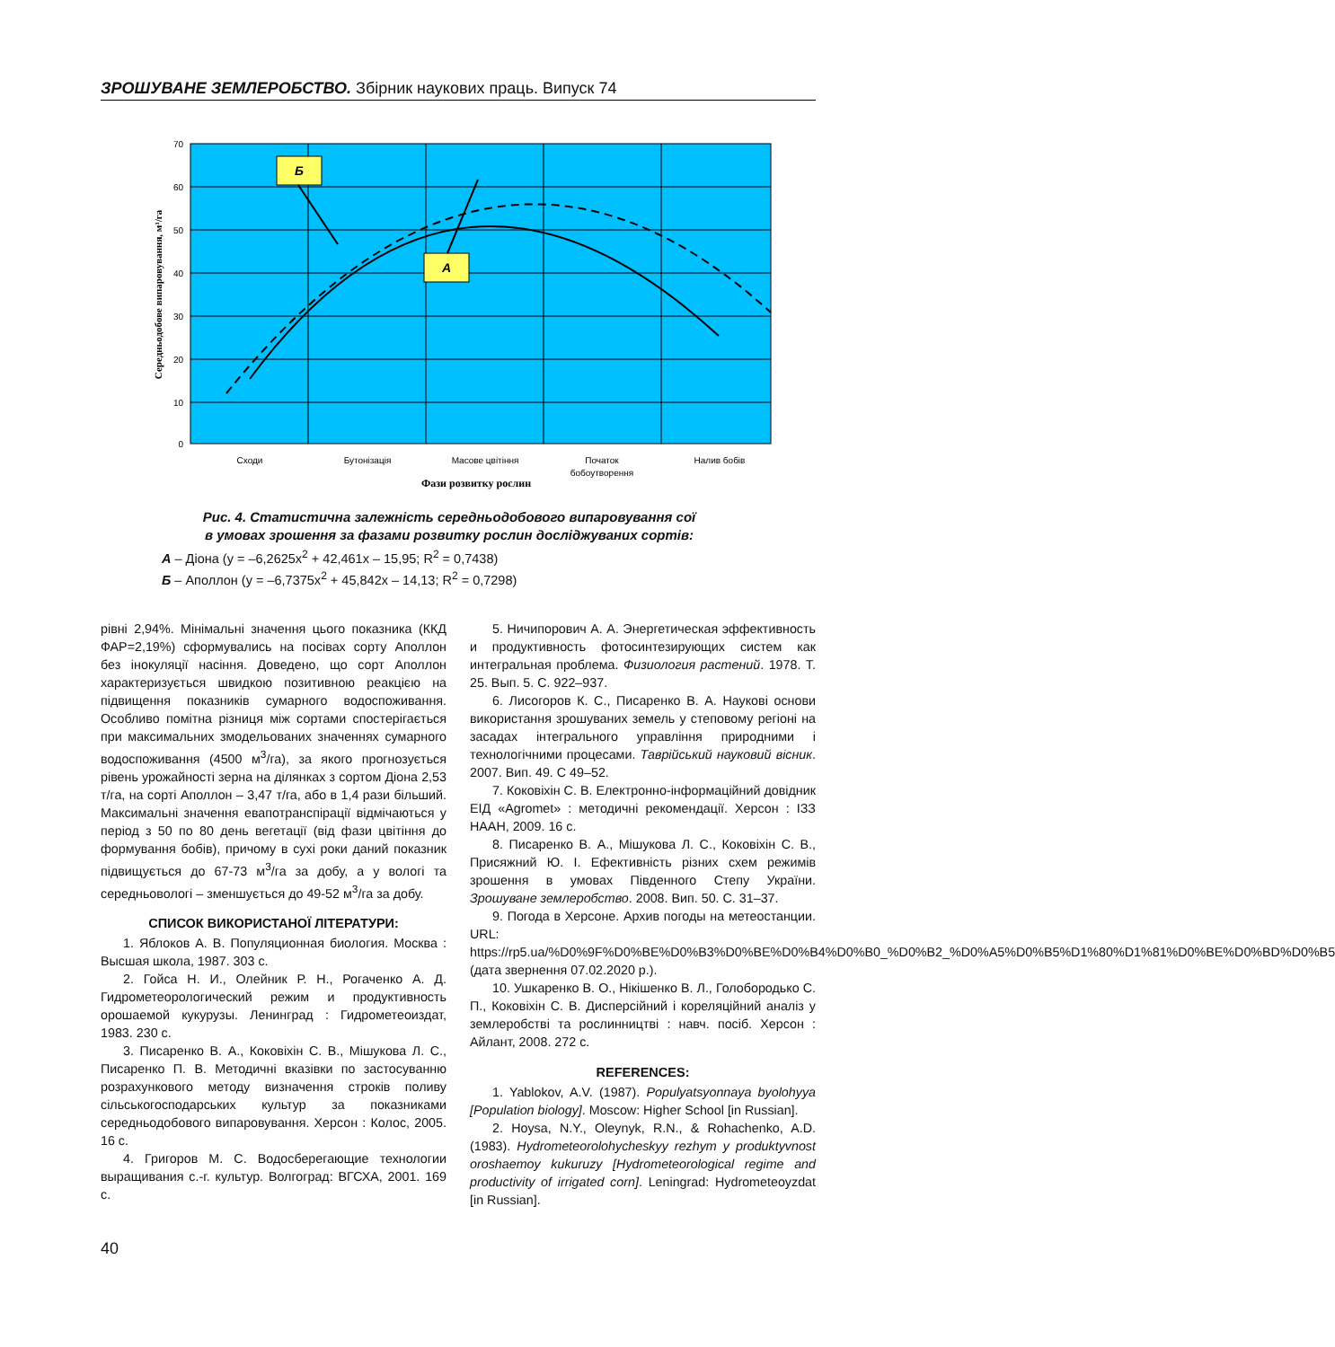ЗРОШУВАНЕ ЗЕМЛЕРОБСТВО. Збірник наукових праць. Випуск 74
Б
А
70
60
50
40
30
20
10
0
Сходи
Бутонізація
Масове цвітіння
Початок
бобоутворення
Налив бобів
Фази розвитку рослин
Середньодобове випаровування, м³/га
Рис. 4. Статистична залежність середньодобового випаровування сої
в умовах зрошення за фазами розвитку рослин досліджуваних сортів:
А – Діона (y = –6,2625x<sup>2</sup> + 42,461x – 15,95; R<sup>2</sup> = 0,7438)
Б – Аполлон (y = –6,7375x<sup>2</sup> + 45,842x – 14,13; R<sup>2</sup> = 0,7298)
рівні 2,94%. Мінімальні значення цього показника (ККД ФАР=2,19%) сформувались на посівах сорту Аполлон без інокуляції насіння. Доведено, що сорт Аполлон характеризується швидкою позитивною реакцією на підвищення показників сумарного водоспоживання. Особливо помітна різниця між сортами спостерігається при максимальних змодельованих значеннях сумарного водоспоживання (4500 м<sup>3</sup>/га), за якого прогнозується рівень урожайності зерна на ділянках з сортом Діона 2,53 т/га, на сорті Аполлон – 3,47 т/га, або в 1,4 рази більший. Максимальні значення евапотранспірації відмічаються у період з 50 по 80 день вегетації (від фази цвітіння до формування бобів), причому в сухі роки даний показник підвищується до 67-73 м<sup>3</sup>/га за добу, а у вологі та середньовологі – зменшується до 49-52 м<sup>3</sup>/га за добу.
СПИСОК ВИКОРИСТАНОЇ ЛІТЕРАТУРИ:
1. Яблоков А. В. Популяционная биология. Москва : Высшая школа, 1987. 303 с.
2. Гойса Н. И., Олейник Р. Н., Рогаченко А. Д. Гидрометеорологический режим и продуктивность орошаемой кукурузы. Ленинград : Гидрометеоиздат, 1983. 230 с.
3. Писаренко В. А., Коковіхін С. В., Мішукова Л. С., Писаренко П. В. Методичні вказівки по застосуванню розрахункового методу визначення строків поливу сільськогосподарських культур за показниками середньодобового випаровування. Херсон : Колос, 2005. 16 с.
4. Григоров М. С. Водосберегающие технологии выращивания с.-г. культур. Волгоград: ВГСХА, 2001. 169 с.
5. Ничипорович А. А. Энергетическая эффективность и продуктивность фотосинтезирующих систем как интегральная проблема. Физиология растений. 1978. Т. 25. Вып. 5. С. 922–937.
6. Лисогоров К. С., Писаренко В. А. Наукові основи використання зрошуваних земель у степовому регіоні на засадах інтегрального управління природними і технологічними процесами. Таврійський науковий вісник. 2007. Вип. 49. С 49–52.
7. Коковіхін С. В. Електронно-інформаційний довідник ЕІД «Agromet» : методичні рекомендації. Херсон : ІЗЗ НААН, 2009. 16 с.
8. Писаренко В. А., Мішукова Л. С., Коковіхін С. В., Присяжний Ю. І. Ефективність різних схем режимів зрошення в умовах Південного Степу України. Зрошуване землеробство. 2008. Вип. 50. С. 31–37.
9. Погода в Херсоне. Архив погоды на метеостанции. URL: https://rp5.ua/%D0%9F%D0%BE%D0%B3%D0%BE%D0%B4%D0%B0_%D0%B2_%D0%A5%D0%B5%D1%80%D1%81%D0%BE%D0%BD%D0%B5 (дата звернення 07.02.2020 р.).
10. Ушкаренко В. О., Нікішенко В. Л., Голобородько С. П., Коковіхін С. В. Дисперсійний і кореляційний аналіз у землеробстві та рослинництві : навч. посіб. Херсон : Айлант, 2008. 272 с.
REFERENCES:
1. Yablokov, A.V. (1987). Populyatsyonnaya byolohyya [Population biology]. Moscow: Higher School [in Russian].
2. Hoysa, N.Y., Oleynyk, R.N., & Rohachenko, A.D. (1983). Hydrometeorolohycheskyy rezhym y produktyvnost oroshaemoy kukuruzy [Hydrometeorological regime and productivity of irrigated corn]. Leningrad: Hydrometeoyzdat [in Russian].
40